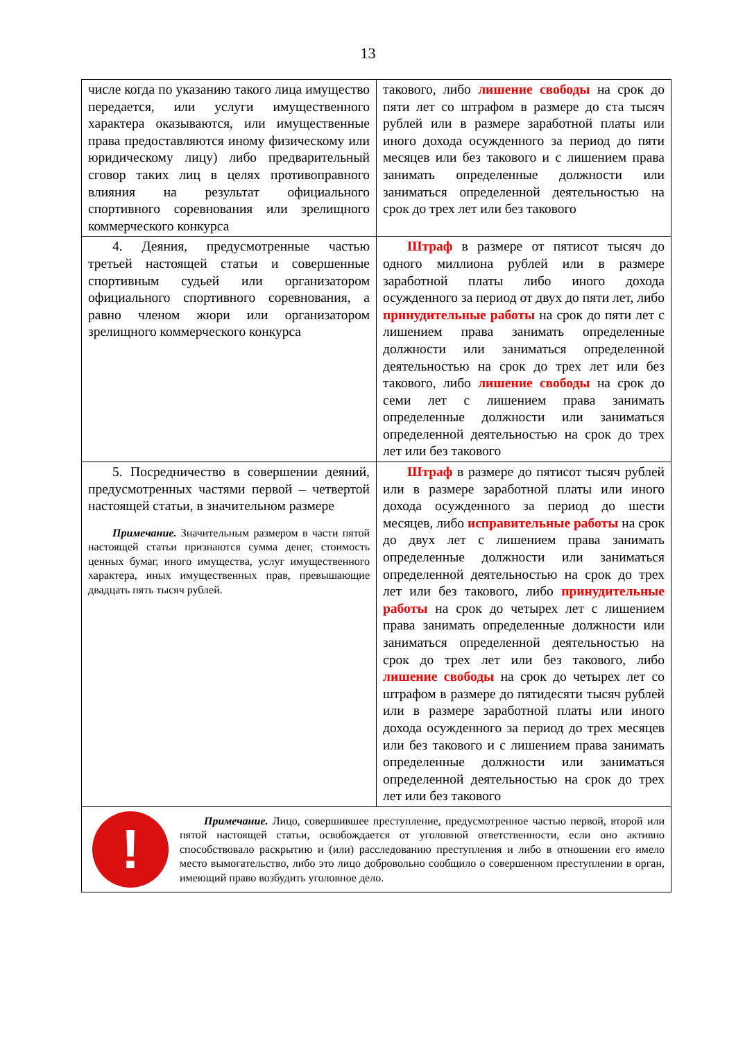13
| числе когда по указанию такого лица имущество передается, или услуги имущественного характера оказываются, или имущественные права предоставляются иному физическому или юридическому лицу) либо предварительный сговор таких лиц в целях противоправного влияния на результат официального спортивного соревнования или зрелищного коммерческого конкурса | такового, либо лишение свободы на срок до пяти лет со штрафом в размере до ста тысяч рублей или в размере заработной платы или иного дохода осужденного за период до пяти месяцев или без такового и с лишением права занимать определенные должности или заниматься определенной деятельностью на срок до трех лет или без такового |
| 4. Деяния, предусмотренные частью третьей настоящей статьи и совершенные спортивным судьей или организатором официального спортивного соревнования, а равно членом жюри или организатором зрелищного коммерческого конкурса | Штраф в размере от пятисот тысяч до одного миллиона рублей или в размере заработной платы либо иного дохода осужденного за период от двух до пяти лет, либо принудительные работы на срок до пяти лет с лишением права занимать определенные должности или заниматься определенной деятельностью на срок до трех лет или без такового, либо лишение свободы на срок до семи лет с лишением права занимать определенные должности или заниматься определенной деятельностью на срок до трех лет или без такового |
| 5. Посредничество в совершении деяний, предусмотренных частями первой – четвертой настоящей статьи, в значительном размере Примечание. Значительным размером в части пятой настоящей статьи признаются сумма денег, стоимость ценных бумаг, иного имущества, услуг имущественного характера, иных имущественных прав, превышающие двадцать пять тысяч рублей. | Штраф в размере до пятисот тысяч рублей или в размере заработной платы или иного дохода осужденного за период до шести месяцев, либо исправительные работы на срок до двух лет с лишением права занимать определенные должности или заниматься определенной деятельностью на срок до трех лет или без такового, либо принудительные работы на срок до четырех лет с лишением права занимать определенные должности или заниматься определенной деятельностью на срок до трех лет или без такового, либо лишение свободы на срок до четырех лет со штрафом в размере до пятидесяти тысяч рублей или в размере заработной платы или иного дохода осужденного за период до трех месяцев или без такового и с лишением права занимать определенные должности или заниматься определенной деятельностью на срок до трех лет или без такового |
| ! Примечание. Лицо, совершившее преступление, предусмотренное частью первой, второй или пятой настоящей статьи, освобождается от уголовной ответственности, если оно активно способствовало раскрытию и (или) расследованию преступления и либо в отношении его имело место вымогательство, либо это лицо добровольно сообщило о совершенном преступлении в орган, имеющий право возбудить уголовное дело. | |